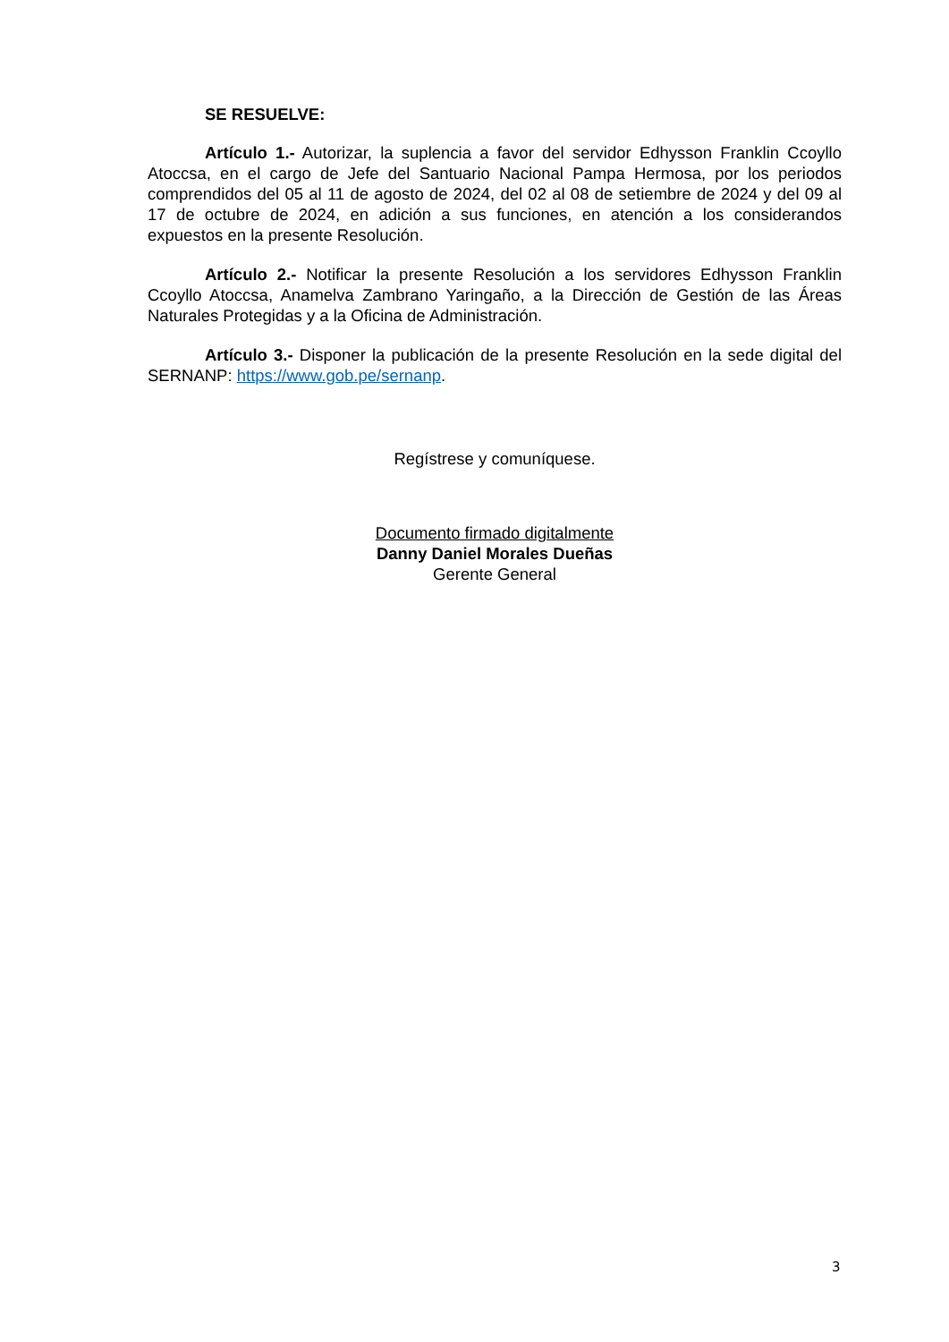SE RESUELVE:
Artículo 1.- Autorizar, la suplencia a favor del servidor Edhysson Franklin Ccoyllo Atoccsa, en el cargo de Jefe del Santuario Nacional Pampa Hermosa, por los periodos comprendidos del 05 al 11 de agosto de 2024, del 02 al 08 de setiembre de 2024 y del 09 al 17 de octubre de 2024, en adición a sus funciones, en atención a los considerandos expuestos en la presente Resolución.
Artículo 2.- Notificar la presente Resolución a los servidores Edhysson Franklin Ccoyllo Atoccsa, Anamelva Zambrano Yaringaño, a la Dirección de Gestión de las Áreas Naturales Protegidas y a la Oficina de Administración.
Artículo 3.- Disponer la publicación de la presente Resolución en la sede digital del SERNANP: https://www.gob.pe/sernanp.
Regístrese y comuníquese.
Documento firmado digitalmente
Danny Daniel Morales Dueñas
Gerente General
3